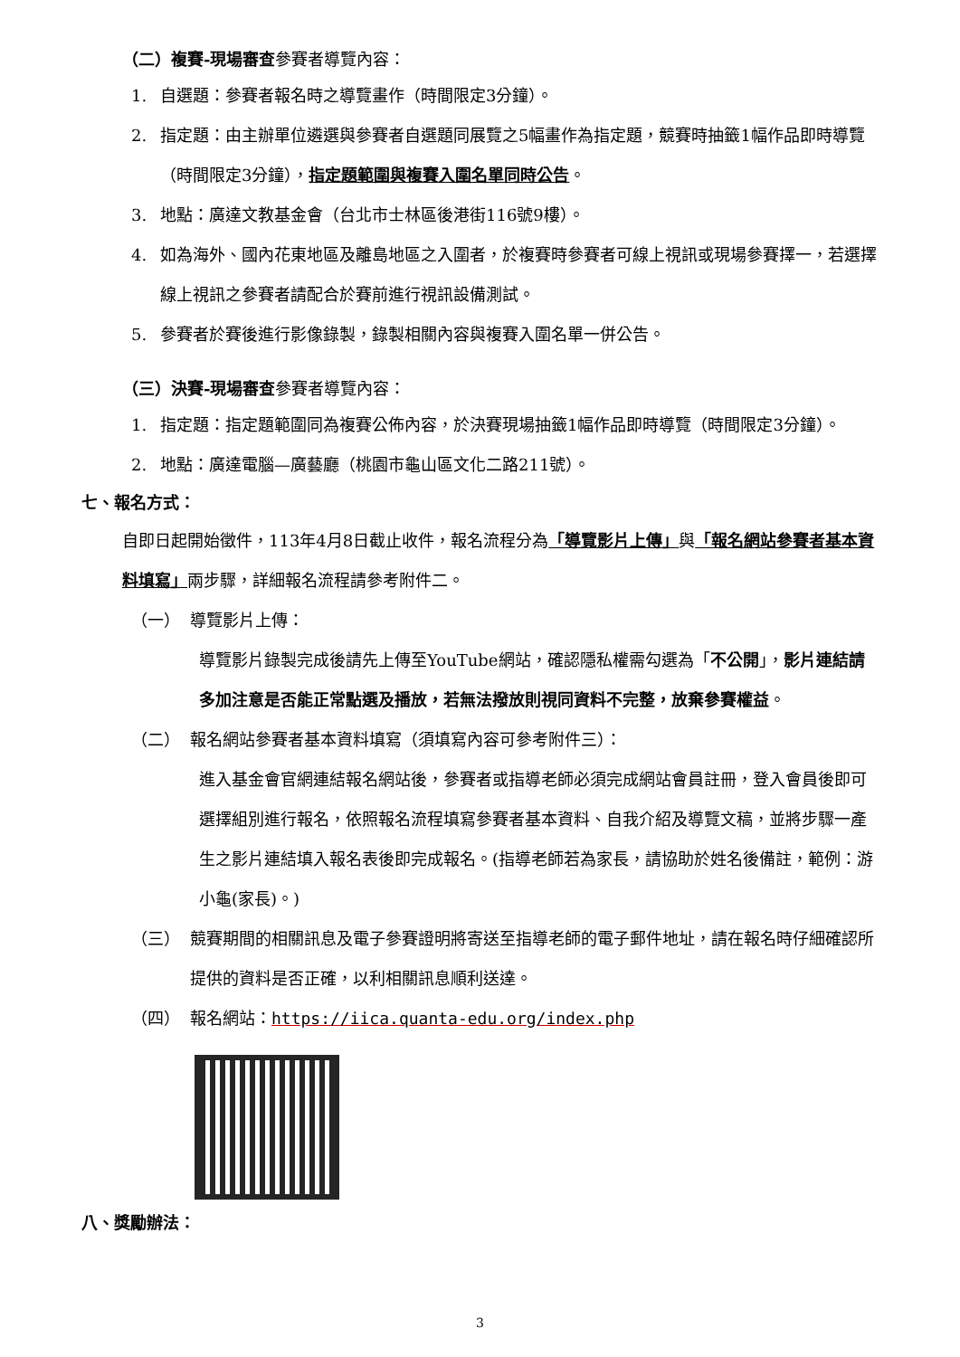（二）複賽-現場審查參賽者導覽內容：
1. 自選題：參賽者報名時之導覽畫作（時間限定3分鐘）。
2. 指定題：由主辦單位遴選與參賽者自選題同展覽之5幅畫作為指定題，競賽時抽籤1幅作品即時導覽（時間限定3分鐘），指定題範圍與複賽入圍名單同時公告。
3. 地點：廣達文教基金會（台北市士林區後港街116號9樓）。
4. 如為海外、國內花東地區及離島地區之入圍者，於複賽時參賽者可線上視訊或現場參賽擇一，若選擇線上視訊之參賽者請配合於賽前進行視訊設備測試。
5. 參賽者於賽後進行影像錄製，錄製相關內容與複賽入圍名單一併公告。
（三）決賽-現場審查參賽者導覽內容：
1. 指定題：指定題範圍同為複賽公佈內容，於決賽現場抽籤1幅作品即時導覽（時間限定3分鐘）。
2. 地點：廣達電腦—廣藝廳（桃園市龜山區文化二路211號）。
七、報名方式：
自即日起開始徵件，113年4月8日截止收件，報名流程分為「導覽影片上傳」與「報名網站參賽者基本資料填寫」兩步驟，詳細報名流程請參考附件二。
（一） 導覽影片上傳：
導覽影片錄製完成後請先上傳至YouTube網站，確認隱私權需勾選為「不公開」，影片連結請多加注意是否能正常點選及播放，若無法撥放則視同資料不完整，放棄參賽權益。
（二） 報名網站參賽者基本資料填寫（須填寫內容可參考附件三）：
進入基金會官網連結報名網站後，參賽者或指導老師必須完成網站會員註冊，登入會員後即可選擇組別進行報名，依照報名流程填寫參賽者基本資料、自我介紹及導覽文稿，並將步驟一產生之影片連結填入報名表後即完成報名。(指導老師若為家長，請協助於姓名後備註，範例：游小龜(家長)。)
（三） 競賽期間的相關訊息及電子參賽證明將寄送至指導老師的電子郵件地址，請在報名時仔細確認所提供的資料是否正確，以利相關訊息順利送達。
（四） 報名網站：https://iica.quanta-edu.org/index.php
八、獎勵辦法：
3